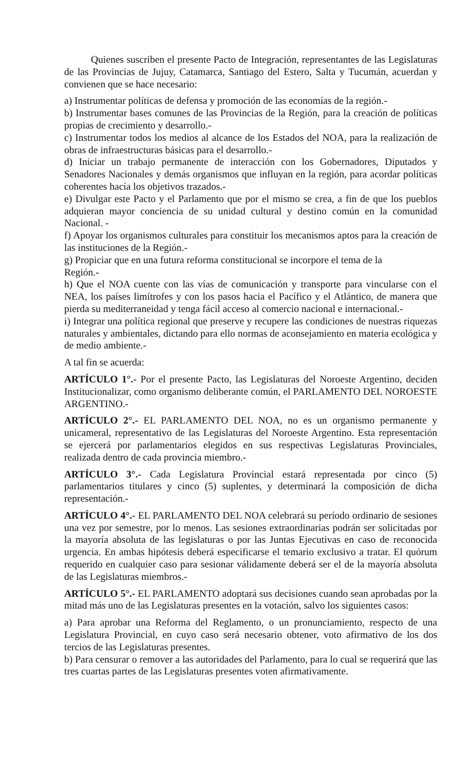Quienes suscriben el presente Pacto de Integración, representantes de las Legislaturas de las Provincias de Jujuy, Catamarca, Santiago del Estero, Salta y Tucumán, acuerdan y convienen que se hace necesario:
a) Instrumentar políticas de defensa y promoción de las economías de la región.-
b) Instrumentar bases comunes de las Provincias de la Región, para la creación de políticas propias de crecimiento y desarrollo.-
c) Instrumentar todos los medios al alcance de los Estados del NOA, para la realización de obras de infraestructuras básicas para el desarrollo.-
d) Iniciar un trabajo permanente de interacción con los Gobernadores, Diputados y Senadores Nacionales y demás organismos que influyan en la región, para acordar políticas coherentes hacía los objetivos trazados.-
e) Divulgar este Pacto y el Parlamento que por el mismo se crea, a fin de que los pueblos adquieran mayor conciencia de su unidad cultural y destino común en la comunidad Nacional. -
f) Apoyar los organismos culturales para constituir los mecanismos aptos para la creación de las instituciones de la Región.-
g) Propiciar que en una futura reforma constitucional se incorpore el tema de la
Región.-
h) Que el NOA cuente con las vías de comunicación y transporte para vincularse con el NEA, los países limítrofes y con los pasos hacia el Pacífico y el Atlántico, de manera que pierda su mediterraneidad y tenga fácil acceso al comercio nacional e internacional.-
i) Integrar una política regional que preserve y recupere las condiciones de nuestras riquezas naturales y ambientales, dictando para ello normas de aconsejamiento en materia ecológica y de medio ambiente.-
A tal fin se acuerda:
ARTÍCULO 1°.- Por el presente Pacto, las Legislaturas del Noroeste Argentino, deciden Institucionalizar, como organismo deliberante común, el PARLAMENTO DEL NOROESTE ARGENTINO.-
ARTÍCULO 2°.- EL PARLAMENTO DEL NOA, no es un organismo permanente y unicameral, representativo de las Legislaturas del Noroeste Argentino. Esta representación se ejercerá por parlamentarios elegidos en sus respectivas Legislaturas Provinciales, realizada dentro de cada provincia miembro.-
ARTÍCULO 3°.- Cada Legislatura Provincial estará representada por cinco (5) parlamentarios titulares y cinco (5) suplentes, y determinará la composición de dicha representación.-
ARTÍCULO 4°.- EL PARLAMENTO DEL NOA celebrará su período ordinario de sesiones una vez por semestre, por lo menos. Las sesiones extraordinarias podrán ser solicitadas por la mayoría absoluta de las legislaturas o por las Juntas Ejecutivas en caso de reconocida urgencia. En ambas hipótesis deberá especificarse el temario exclusivo a tratar. El quórum requerido en cualquier caso para sesionar válidamente deberá ser el de la mayoría absoluta de las Legislaturas miembros.-
ARTÍCULO 5°.- EL PARLAMENTO adoptará sus decisiones cuando sean aprobadas por la mitad más uno de las Legislaturas presentes en la votación, salvo los siguientes casos:
a) Para aprobar una Reforma del Reglamento, o un pronunciamiento, respecto de una Legislatura Provincial, en cuyo caso será necesario obtener, voto afirmativo de los dos tercios de las Legislaturas presentes.
b) Para censurar o remover a las autoridades del Parlamento, para lo cual se requerirá que las tres cuartas partes de las Legislaturas presentes voten afirmativamente.